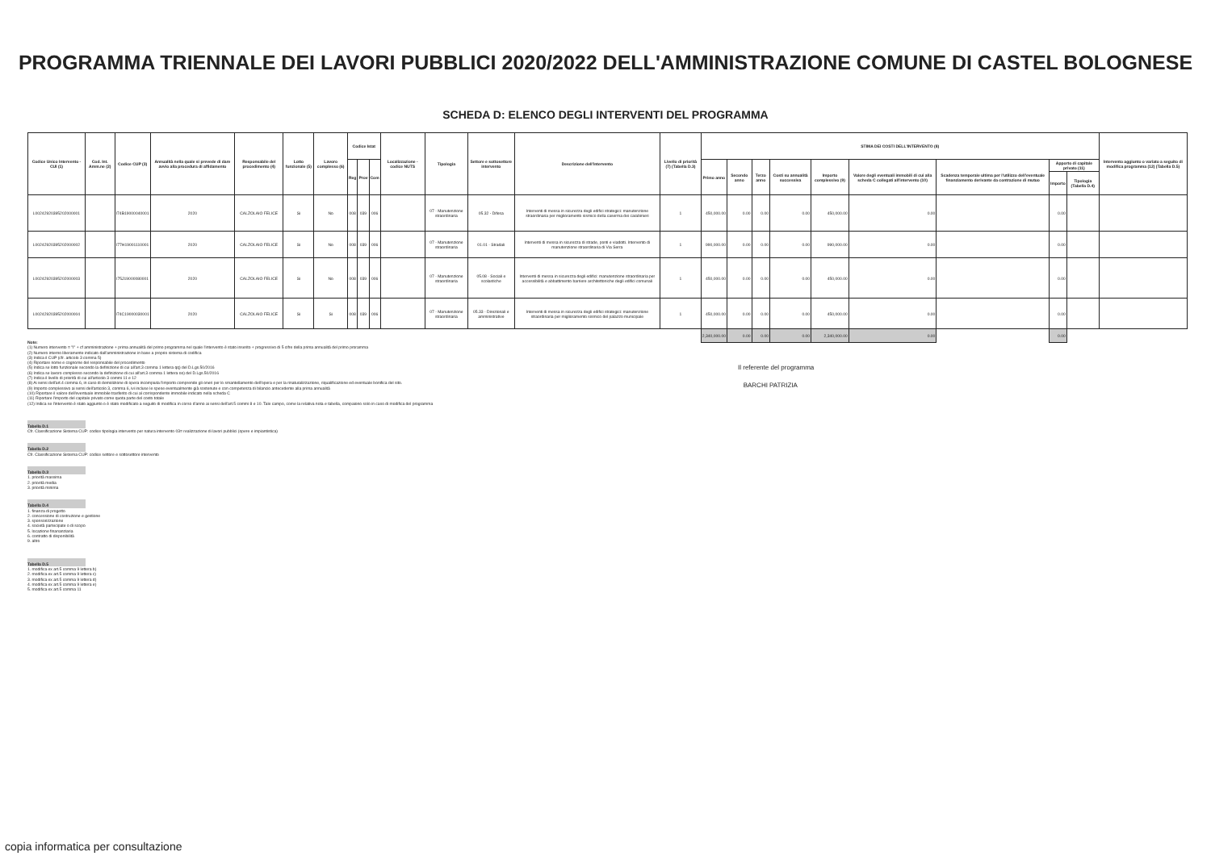PROGRAMMA TRIENNALE DEI LAVORI PUBBLICI 2020/2022 DELL'AMMINISTRAZIONE COMUNE DI CASTEL BOLOGNESE
SCHEDA D: ELENCO DEGLI INTERVENTI DEL PROGRAMMA
| Codice Unico Intervento - CUI (1) | Cod. Int. Amm.ne (2) | Codice CUP (3) | Annualità nella quale si prevede di dare avvio alla procedura di affidamento | Responsabile del procedimento (4) | Lotto funzionale (5) | Lavoro complesso (6) | Codice Istat | | | Localizzazione - codice NUTS | Tipologia | Settore e sottosettore intervento | Descrizione dell'intervento | Livello di priorità (7) (Tabella D.3) | STIMA DEI COSTI DELL'INTERVENTO (8) | | | | | | | | | Intervento aggiunto o variato a seguito di modifica programma (12) (Tabella D.5) |
| --- | --- | --- | --- | --- | --- | --- | --- | --- | --- | --- | --- | --- | --- | --- | --- | --- | --- | --- | --- | --- | --- | --- | --- | --- |
| | | | | | | | Reg | Prov | Com | | | | | | Primo anno | Secondo anno | Terzo anno | Costi su annualità successiva | Importo complessivo (9) | Valore degli eventuali immobili di cui alla scheda C collegati all'intervento (10) | Scadenza temporale ultima per l'utilizzo dell'eventuale finanziamento derivante da contrazione di mutuo | Apporto di capitale privato (11) | | |
| | | | | | | | | | | | | | | | | | | | | | | Importo | Tipologia (Tabella D.4) | |
| L00242920395202000001 | | I74B19000040001 | 2020 | CALZOLAIO FELICE | Si | No | 008 | 039 | 006 | | 07 - Manutenzione straordinaria | 05.32 - Difesa | Interventi di messa in sicurezza degli edifici strategici: manutenzione straordinaria per miglioramento sismico della caserma dei carabinieri | 1 | 450,000.00 | 0.00 | 0.00 | 0.00 | 450,000.00 | 0.00 | | 0.00 | | |
| L00242920395202000002 | | I77H19001110001 | 2020 | CALZOLAIO FELICE | Si | No | 008 | 039 | 006 | | 07 - Manutenzione straordinaria | 01.01 - Stradali | Interventi di messa in sicurezza di strade, ponti e viadotti. Intervento di manutenzione straordinaria di Via Serra | 1 | 990,000.00 | 0.00 | 0.00 | 0.00 | 990,000.00 | 0.00 | | 0.00 | | |
| L00242920395202000003 | | I75J19000080001 | 2020 | CALZOLAIO FELICE | Si | No | 008 | 039 | 006 | | 07 - Manutenzione straordinaria | 05.08 - Sociali e scolastiche | Interventi di messa in sicurezza degli edifici: manutenzione straordinaria per accessibilità e abbattimento barriere architettoniche degli edifici comunali | 1 | 450,000.00 | 0.00 | 0.00 | 0.00 | 450,000.00 | 0.00 | | 0.00 | | |
| L00242920395202000004 | | I74C19000030001 | 2020 | CALZOLAIO FELICE | Si | Si | 008 | 039 | 006 | | 07 - Manutenzione straordinaria | 05.33 - Direzionali e amministrative | Interventi di messa in sicurezza degli edifici strategici: manutenzione straordinaria per miglioramento sismico del palazzo municipale | 1 | 450,000.00 | 0.00 | 0.00 | 0.00 | 450,000.00 | 0.00 | | 0.00 | | |
| | | | | | | | | | | | | | | | 2,340,000.00 | 0.00 | 0.00 | 0.00 | 2,340,000.00 | 0.00 | | 0.00 | | |
Note:
(1) Numero intervento = "I" + cf amministrazione + prima annualità del primo programma nel quale l'intervento è stato inserito + progressivo di 5 cifre della prima annualità del primo proramma
(2) Numero interno liberamente indicato dall'amministrazione in base a proprio sistema di codifica
(3) Indica il CUP (cfr. articolo 3 comma 5)
(4) Riportare nome e cognome del responsabile del procedimento
(5) Indica se lotto funzionale secondo la definizione di cui all'art.3 comma 1 lettera qq) del D.Lgs.50/2016
(6) Indica se lavoro complesso secondo la definizione di cui all'art.3 comma 1 lettera oo) del D.Lgs.50/2016
(7) Indica il livello di priorità di cui all'articolo 3 commi 11 e 12
(8) Ai sensi dell'art.4 comma 6, in caso di demolizione di opera incompiuta l'importo comprende gli oneri per lo smantellamento dell'opera e per la rinaturalizzazione, riqualificazione ed eventuale bonifica del sito.
(9) Importo complessivo ai sensi dell'articolo 3, comma 6, ivi incluse le spese eventualmente già sostenute e con competenza di bilancio antecedente alla prima annualità
(10) Riportare il valore dell'eventuale immobile trasferito di cui al corrispondente immobile indicato nella scheda C
(11) Riportare l'importo del capitale privato come quota parte del costo totale
(12) Indica se l'intervento è stato aggiunto o è stato modificato a seguito di modifica in corso d'anno ai sensi dell'art.5 commi 8 e 10. Tale campo, come la relativa nota e tabella, compaiono solo in caso di modifica del programma
Tabella D.1
Cfr. Classificazione Sistema CUP: codice tipologia intervento per natura intervento 03= realizzazione di lavori pubblici (opere e impiantistica)
Tabella D.2
Cfr. Classificazione Sistema CUP: codice settore e sottosettore intervento
Tabella D.3
1. priorità massima
2. priorità media
3. priorità minima
Tabella D.4
1. finanza di progetto
2. concessione di costruzione e gestione
3. sponsorizzazione
4. società partecipate o di scopo
5. locazione finananziaria
6. contratto di disponibilità
9. altro
Tabella D.5
1. modifica ex art.5 comma 9 lettera b)
2. modifica ex art.5 comma 9 lettera c)
3. modifica ex art.5 comma 9 lettera d)
4. modifica ex art.5 comma 9 lettera e)
5. modifica ex art.5 comma 11
Il referente del programma
BARCHI PATRIZIA
copia informatica per consultazione